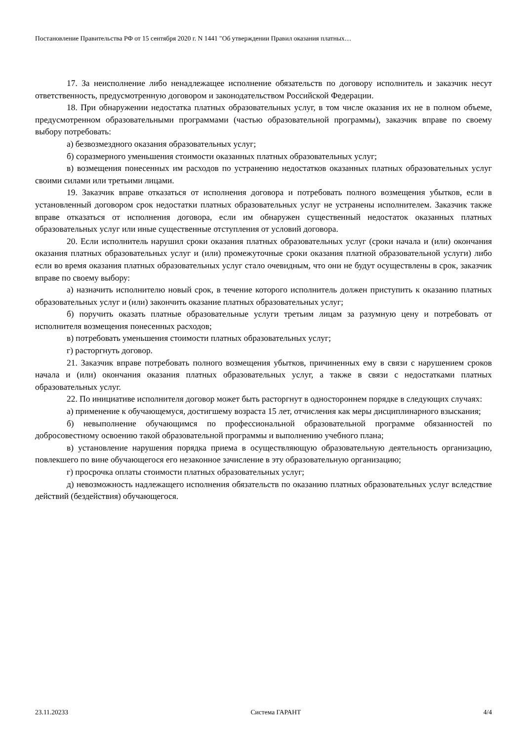Постановление Правительства РФ от 15 сентября 2020 г. N 1441 "Об утверждении Правил оказания платных…
17. За неисполнение либо ненадлежащее исполнение обязательств по договору исполнитель и заказчик несут ответственность, предусмотренную договором и законодательством Российской Федерации.
18. При обнаружении недостатка платных образовательных услуг, в том числе оказания их не в полном объеме, предусмотренном образовательными программами (частью образовательной программы), заказчик вправе по своему выбору потребовать:
а) безвозмездного оказания образовательных услуг;
б) соразмерного уменьшения стоимости оказанных платных образовательных услуг;
в) возмещения понесенных им расходов по устранению недостатков оказанных платных образовательных услуг своими силами или третьими лицами.
19. Заказчик вправе отказаться от исполнения договора и потребовать полного возмещения убытков, если в установленный договором срок недостатки платных образовательных услуг не устранены исполнителем. Заказчик также вправе отказаться от исполнения договора, если им обнаружен существенный недостаток оказанных платных образовательных услуг или иные существенные отступления от условий договора.
20. Если исполнитель нарушил сроки оказания платных образовательных услуг (сроки начала и (или) окончания оказания платных образовательных услуг и (или) промежуточные сроки оказания платной образовательной услуги) либо если во время оказания платных образовательных услуг стало очевидным, что они не будут осуществлены в срок, заказчик вправе по своему выбору:
а) назначить исполнителю новый срок, в течение которого исполнитель должен приступить к оказанию платных образовательных услуг и (или) закончить оказание платных образовательных услуг;
б) поручить оказать платные образовательные услуги третьим лицам за разумную цену и потребовать от исполнителя возмещения понесенных расходов;
в) потребовать уменьшения стоимости платных образовательных услуг;
г) расторгнуть договор.
21. Заказчик вправе потребовать полного возмещения убытков, причиненных ему в связи с нарушением сроков начала и (или) окончания оказания платных образовательных услуг, а также в связи с недостатками платных образовательных услуг.
22. По инициативе исполнителя договор может быть расторгнут в одностороннем порядке в следующих случаях:
а) применение к обучающемуся, достигшему возраста 15 лет, отчисления как меры дисциплинарного взыскания;
б) невыполнение обучающимся по профессиональной образовательной программе обязанностей по добросовестному освоению такой образовательной программы и выполнению учебного плана;
в) установление нарушения порядка приема в осуществляющую образовательную деятельность организацию, повлекшего по вине обучающегося его незаконное зачисление в эту образовательную организацию;
г) просрочка оплаты стоимости платных образовательных услуг;
д) невозможность надлежащего исполнения обязательств по оказанию платных образовательных услуг вследствие действий (бездействия) обучающегося.
23.11.20233 Система ГАРАНТ 4/4